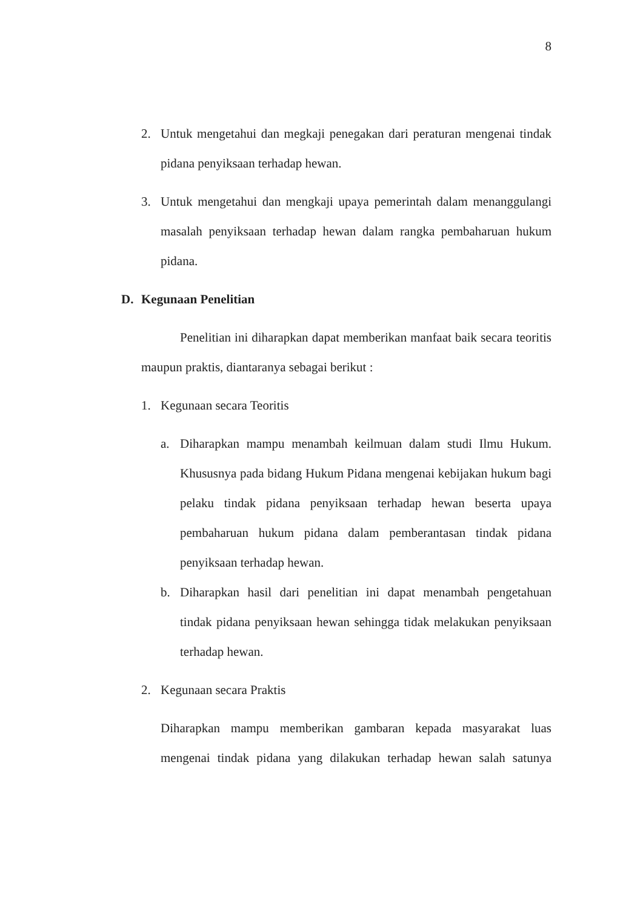8
2. Untuk mengetahui dan megkaji penegakan dari peraturan mengenai tindak pidana penyiksaan terhadap hewan.
3. Untuk mengetahui dan mengkaji upaya pemerintah dalam menanggulangi masalah penyiksaan terhadap hewan dalam rangka pembaharuan hukum pidana.
D. Kegunaan Penelitian
Penelitian ini diharapkan dapat memberikan manfaat baik secara teoritis maupun praktis, diantaranya sebagai berikut :
1. Kegunaan secara Teoritis
a. Diharapkan mampu menambah keilmuan dalam studi Ilmu Hukum. Khususnya pada bidang Hukum Pidana mengenai kebijakan hukum bagi pelaku tindak pidana penyiksaan terhadap hewan beserta upaya pembaharuan hukum pidana dalam pemberantasan tindak pidana penyiksaan terhadap hewan.
b. Diharapkan hasil dari penelitian ini dapat menambah pengetahuan tindak pidana penyiksaan hewan sehingga tidak melakukan penyiksaan terhadap hewan.
2. Kegunaan secara Praktis
Diharapkan mampu memberikan gambaran kepada masyarakat luas mengenai tindak pidana yang dilakukan terhadap hewan salah satunya